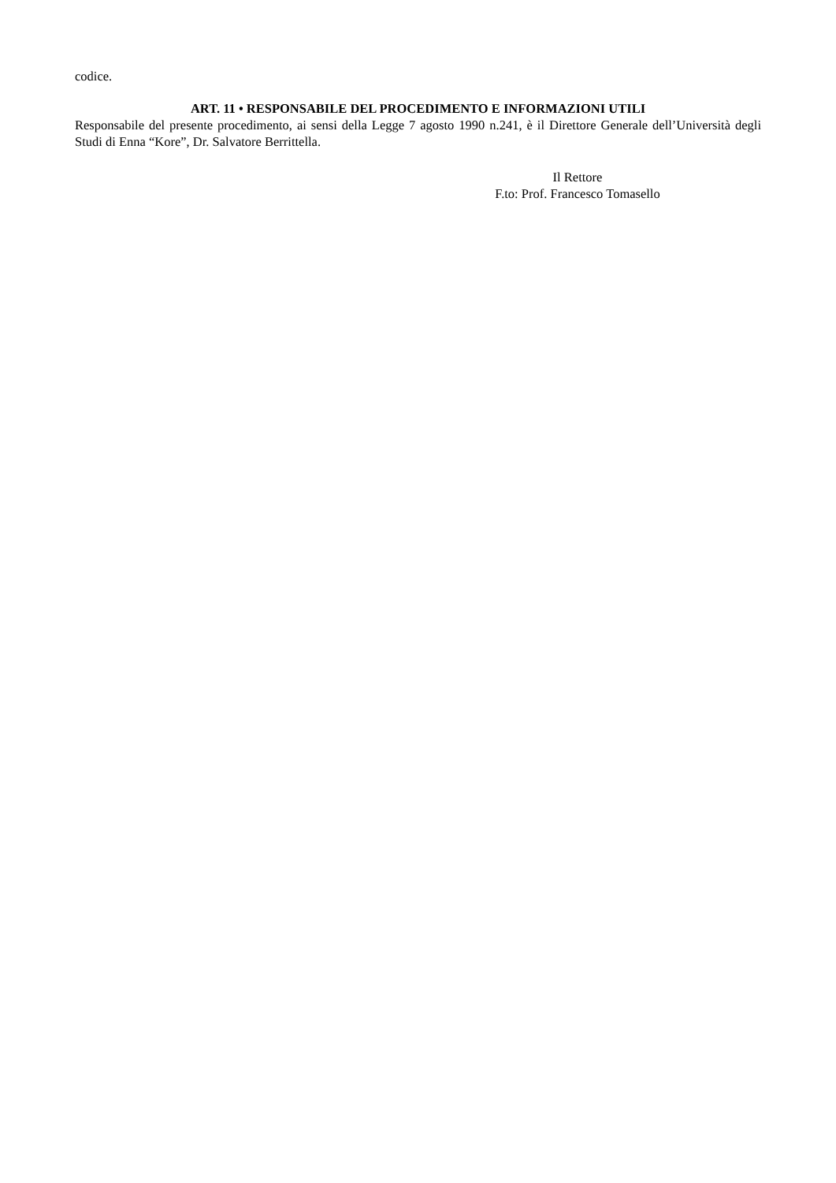codice.
ART. 11 • RESPONSABILE DEL PROCEDIMENTO E INFORMAZIONI UTILI
Responsabile del presente procedimento, ai sensi della Legge 7 agosto 1990 n.241, è il Direttore Generale dell’Università degli Studi di Enna “Kore”, Dr. Salvatore Berrittella.
Il Rettore
F.to: Prof. Francesco Tomasello